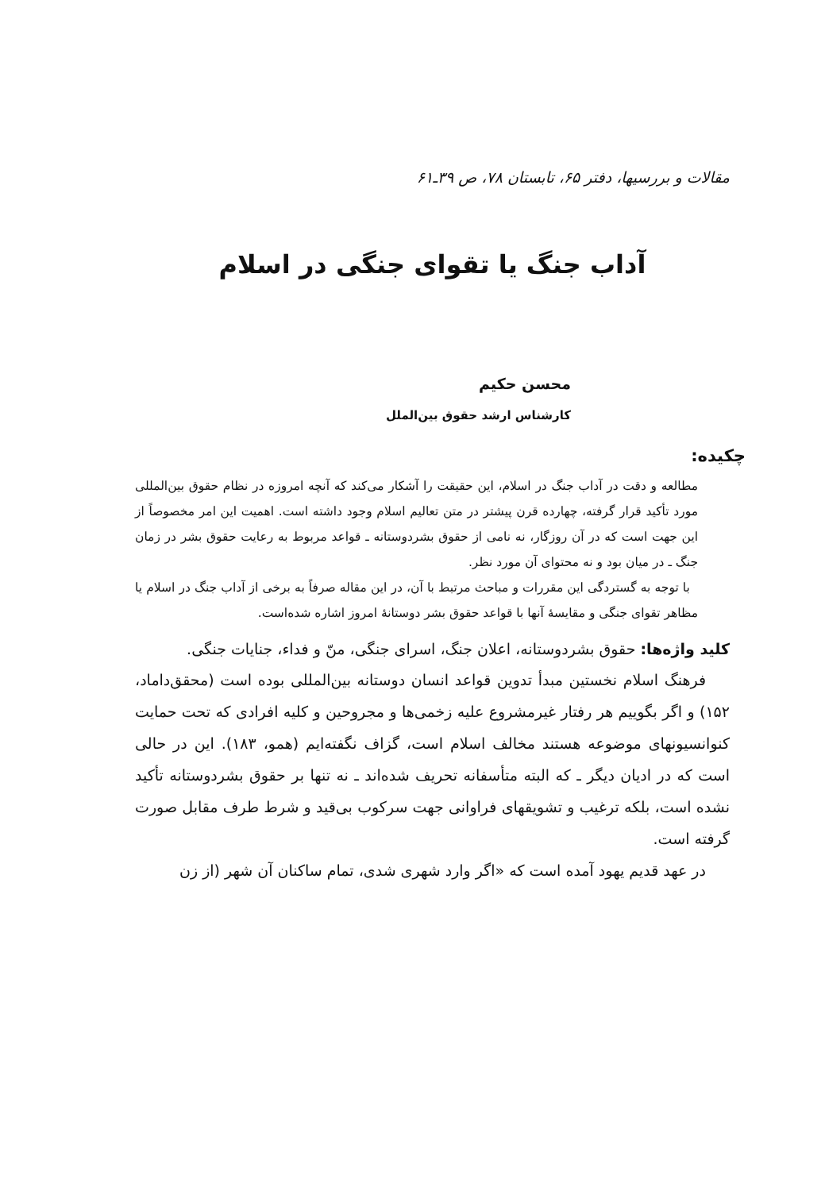مقالات و بررسیها، دفتر ۶۵، تابستان ۷۸، ص ۳۹ـ۶۱
آداب جنگ یا تقوای جنگی در اسلام
محسن حکیم
کارشناس ارشد حقوق بین‌الملل
چکیده:
مطالعه و دقت در آداب جنگ در اسلام، این حقیقت را آشکار می‌کند که آنچه امروزه در نظام حقوق بین‌المللی مورد تأکید قرار گرفته، چهارده قرن پیشتر در متن تعالیم اسلام وجود داشته است. اهمیت این امر مخصوصاً از این جهت است که در آن روزگار، نه نامی از حقوق بشردوستانه ـ قواعد مربوط به رعایت حقوق بشر در زمان جنگ ـ در میان بود و نه محتوای آن مورد نظر.
با توجه به گستردگی این مقررات و مباحث مرتبط با آن، در این مقاله صرفاً به برخی از آداب جنگ در اسلام یا مظاهر تقوای جنگی و مقایسهٔ آنها با قواعد حقوق بشر دوستانهٔ امروز اشاره شده‌است.
کلید واژه‌ها: حقوق بشردوستانه، اعلان جنگ، اسرای جنگی، منّ و فداء، جنایات جنگی.
فرهنگ اسلام نخستین مبدأ تدوین قواعد انسان دوستانه بین‌المللی بوده است (محقق‌داماد، ۱۵۲) و اگر بگوییم هر رفتار غیرمشروع علیه زخمی‌ها و مجروحین و کلیه افرادی که تحت حمایت کنوانسیونهای موضوعه هستند مخالف اسلام است، گزاف نگفته‌ایم (همو، ۱۸۳). این در حالی است که در ادیان دیگر ـ که البته متأسفانه تحریف شده‌اند ـ نه تنها بر حقوق بشردوستانه تأکید نشده است، بلکه ترغیب و تشویقهای فراوانی جهت سرکوب بی‌قید و شرط طرف مقابل صورت گرفته است.
در عهد قدیم یهود آمده است که «اگر وارد شهری شدی، تمام ساکنان آن شهر (از زن